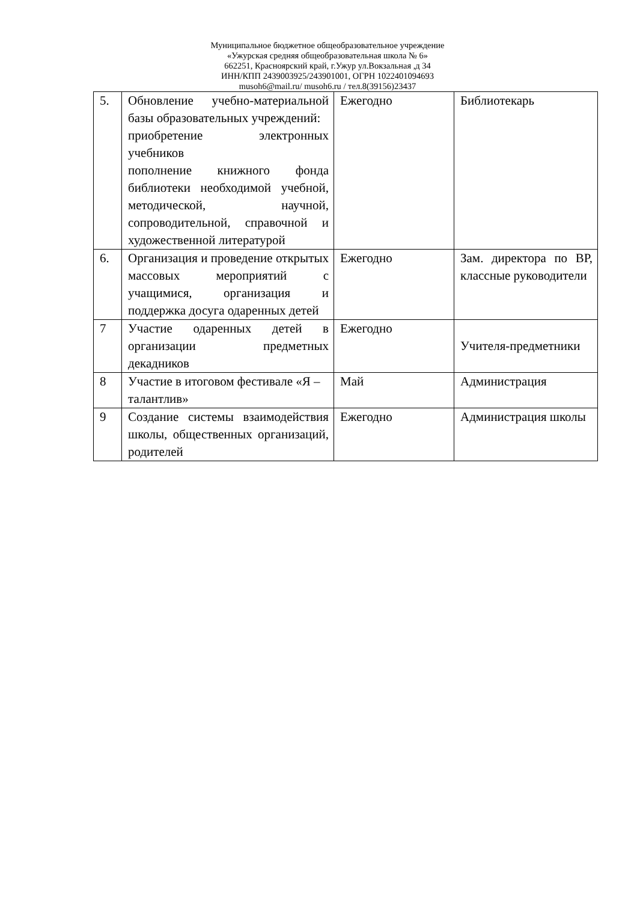Муниципальное бюджетное общеобразовательное учреждение
«Ужурская средняя общеобразовательная школа № 6»
662251, Красноярский край, г.Ужур ул.Вокзальная ,д 34
ИНН/КПП 2439003925/243901001, ОГРН 1022401094693
musoh6@mail.ru/ musoh6.ru / тел.8(39156)23437
| 5. | Обновление учебно-материальной базы образовательных учреждений: приобретение электронных учебников пополнение книжного фонда библиотеки необходимой учебной, методической, научной, сопроводительной, справочной и художественной литературой | Ежегодно | Библиотекарь |
| 6. | Организация и проведение открытых массовых мероприятий с учащимися, организация и поддержка досуга одаренных детей | Ежегодно | Зам. директора по ВР, классные руководители |
| 7 | Участие одаренных детей в организации предметных декадников | Ежегодно | Учителя-предметники |
| 8 | Участие в итоговом фестивале «Я – талантлив» | Май | Администрация |
| 9 | Создание системы взаимодействия школы, общественных организаций, родителей | Ежегодно | Администрация школы |